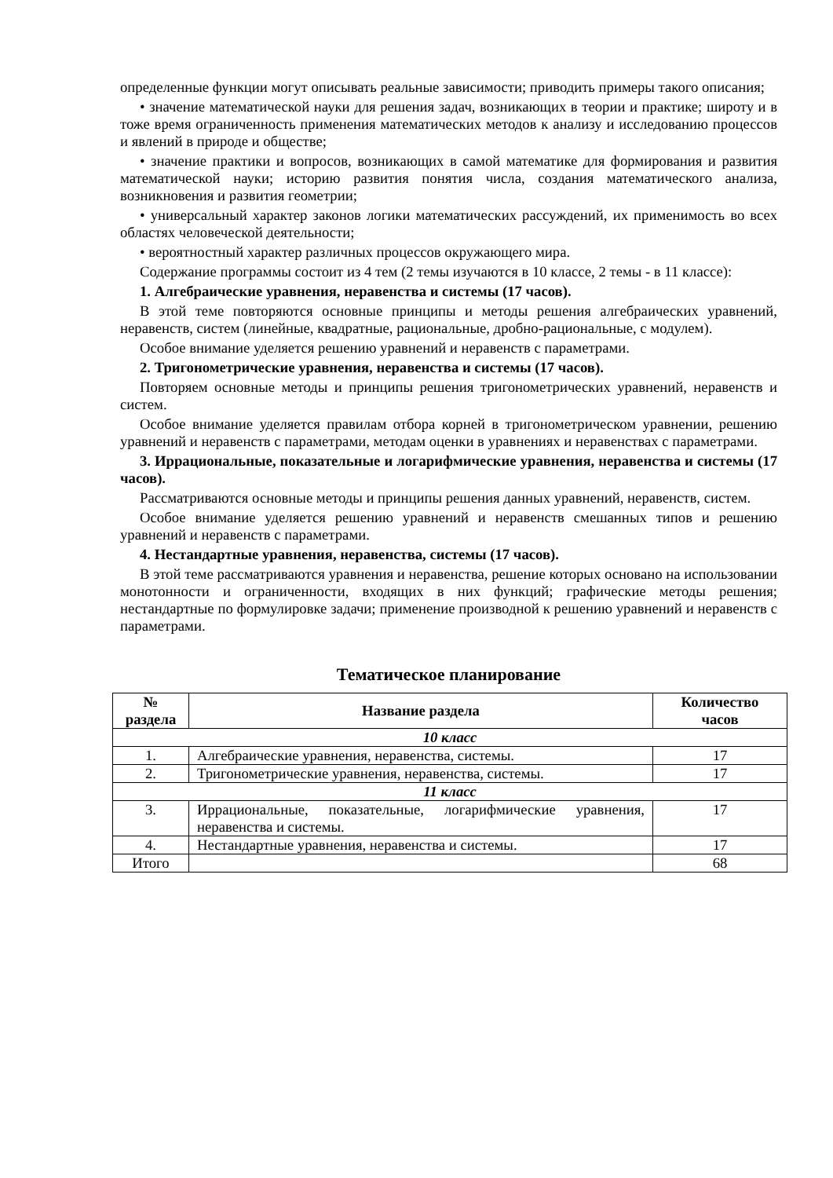определенные функции могут описывать реальные зависимости; приводить примеры такого описания;
• значение математической науки для решения задач, возникающих в теории и практике; широту и в тоже время ограниченность применения математических методов к анализу и исследованию процессов и явлений в природе и обществе;
• значение практики и вопросов, возникающих в самой математике для формирования и развития математической науки; историю развития понятия числа, создания математического анализа, возникновения и развития геометрии;
• универсальный характер законов логики математических рассуждений, их применимость во всех областях человеческой деятельности;
• вероятностный характер различных процессов окружающего мира.
Содержание программы состоит из 4 тем (2 темы изучаются в 10 классе, 2 темы - в 11 классе):
1. Алгебраические уравнения, неравенства и системы (17 часов).
В этой теме повторяются основные принципы и методы решения алгебраических уравнений, неравенств, систем (линейные, квадратные, рациональные, дробно-рациональные, с модулем).
Особое внимание уделяется решению уравнений и неравенств с параметрами.
2. Тригонометрические уравнения, неравенства и системы (17 часов).
Повторяем основные методы и принципы решения тригонометрических уравнений, неравенств и систем.
Особое внимание уделяется правилам отбора корней в тригонометрическом уравнении, решению уравнений и неравенств с параметрами, методам оценки в уравнениях и неравенствах с параметрами.
3. Иррациональные, показательные и логарифмические уравнения, неравенства и системы (17 часов).
Рассматриваются основные методы и принципы решения данных уравнений, неравенств, систем.
Особое внимание уделяется решению уравнений и неравенств смешанных типов и решению уравнений и неравенств с параметрами.
4. Нестандартные уравнения, неравенства, системы (17 часов).
В этой теме рассматриваются уравнения и неравенства, решение которых основано на использовании монотонности и ограниченности, входящих в них функций; графические методы решения; нестандартные по формулировке задачи; применение производной к решению уравнений и неравенств с параметрами.
Тематическое планирование
| № раздела | Название раздела | Количество часов |
| --- | --- | --- |
| 10 класс | | |
| 1. | Алгебраические уравнения, неравенства, системы. | 17 |
| 2. | Тригонометрические уравнения, неравенства, системы. | 17 |
| 11 класс | | |
| 3. | Иррациональные, показательные, логарифмические уравнения, неравенства и системы. | 17 |
| 4. | Нестандартные уравнения, неравенства и системы. | 17 |
| Итого | | 68 |